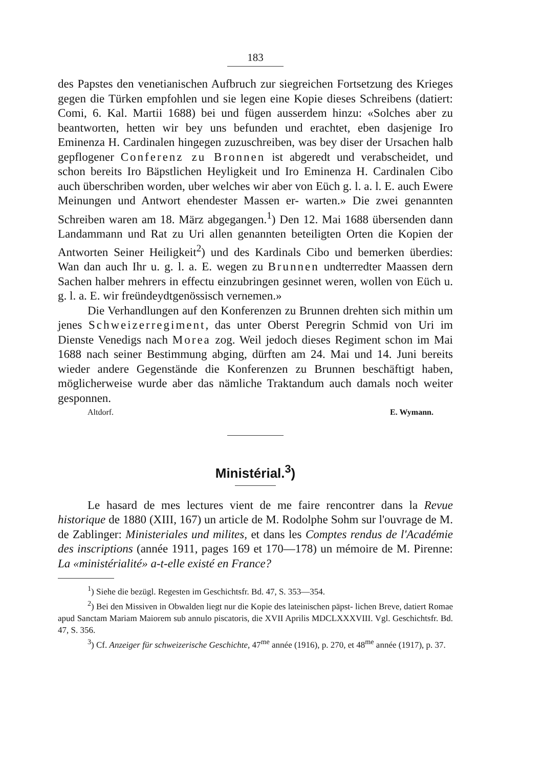183
des Papstes den venetianischen Aufbruch zur siegreichen Fortsetzung des Krieges gegen die Türken empfohlen und sie legen eine Kopie dieses Schreibens (datiert: Comi, 6. Kal. Martii 1688) bei und fügen ausserdem hinzu: «Solches aber zu beantworten, hetten wir bey uns befunden und erachtet, eben dasjenige Iro Eminenza H. Cardinalen hingegen zuzuschreiben, was bey diser der Ursachen halb gepflogener Conferenz zu Bronnen ist abgeredt und verabscheidet, und schon bereits Iro Bäpstlichen Heyligkeit und Iro Eminenza H. Cardinalen Cibo auch überschriben worden, uber welches wir aber von Eüch g. l. a. l. E. auch Ewere Meinungen und Antwort ehendester Massen er- warten.» Die zwei genannten Schreiben waren am 18. März abgegangen.<sup>1</sup>) Den 12. Mai 1688 übersenden dann Landammann und Rat zu Uri allen genannten beteiligten Orten die Kopien der Antworten Seiner Heiligkeit<sup>2</sup>) und des Kardinals Cibo und bemerken überdies: Wan dan auch Ihr u. g. l. a. E. wegen zu Brunnen undterredter Maassen dern Sachen halber mehrers in effectu einzubringen gesinnet weren, wollen von Eüch u. g. l. a. E. wir freündeydtgenössisch vernemen.»
Die Verhandlungen auf den Konferenzen zu Brunnen drehten sich mithin um jenes Schweizerregiment, das unter Oberst Peregrin Schmid von Uri im Dienste Venedigs nach Morea zog. Weil jedoch dieses Regiment schon im Mai 1688 nach seiner Bestimmung abging, dürften am 24. Mai und 14. Juni bereits wieder andere Gegenstände die Konferenzen zu Brunnen beschäftigt haben, möglicherweise wurde aber das nämliche Traktandum auch damals noch weiter gesponnen.
Altdorf. E. Wymann.
Ministérial.<sup>3</sup>)
Le hasard de mes lectures vient de me faire rencontrer dans la Revue historique de 1880 (XIII, 167) un article de M. Rodolphe Sohm sur l'ouvrage de M. de Zablinger: Ministeriales und milites, et dans les Comptes rendus de l'Académie des inscriptions (année 1911, pages 169 et 170—178) un mémoire de M. Pirenne: La «ministérialité» a-t-elle existé en France?
<sup>1</sup>) Siehe die bezügl. Regesten im Geschichtsfr. Bd. 47, S. 353—354.
<sup>2</sup>) Bei den Missiven in Obwalden liegt nur die Kopie des lateinischen päpst- lichen Breve, datiert Romae apud Sanctam Mariam Maiorem sub annulo piscatoris, die XVII Aprilis MDCLXXXVIII. Vgl. Geschichtsfr. Bd. 47, S. 356.
<sup>3</sup>) Cf. Anzeiger für schweizerische Geschichte, 47<sup>me</sup> année (1916), p. 270, et 48<sup>me</sup> année (1917), p. 37.